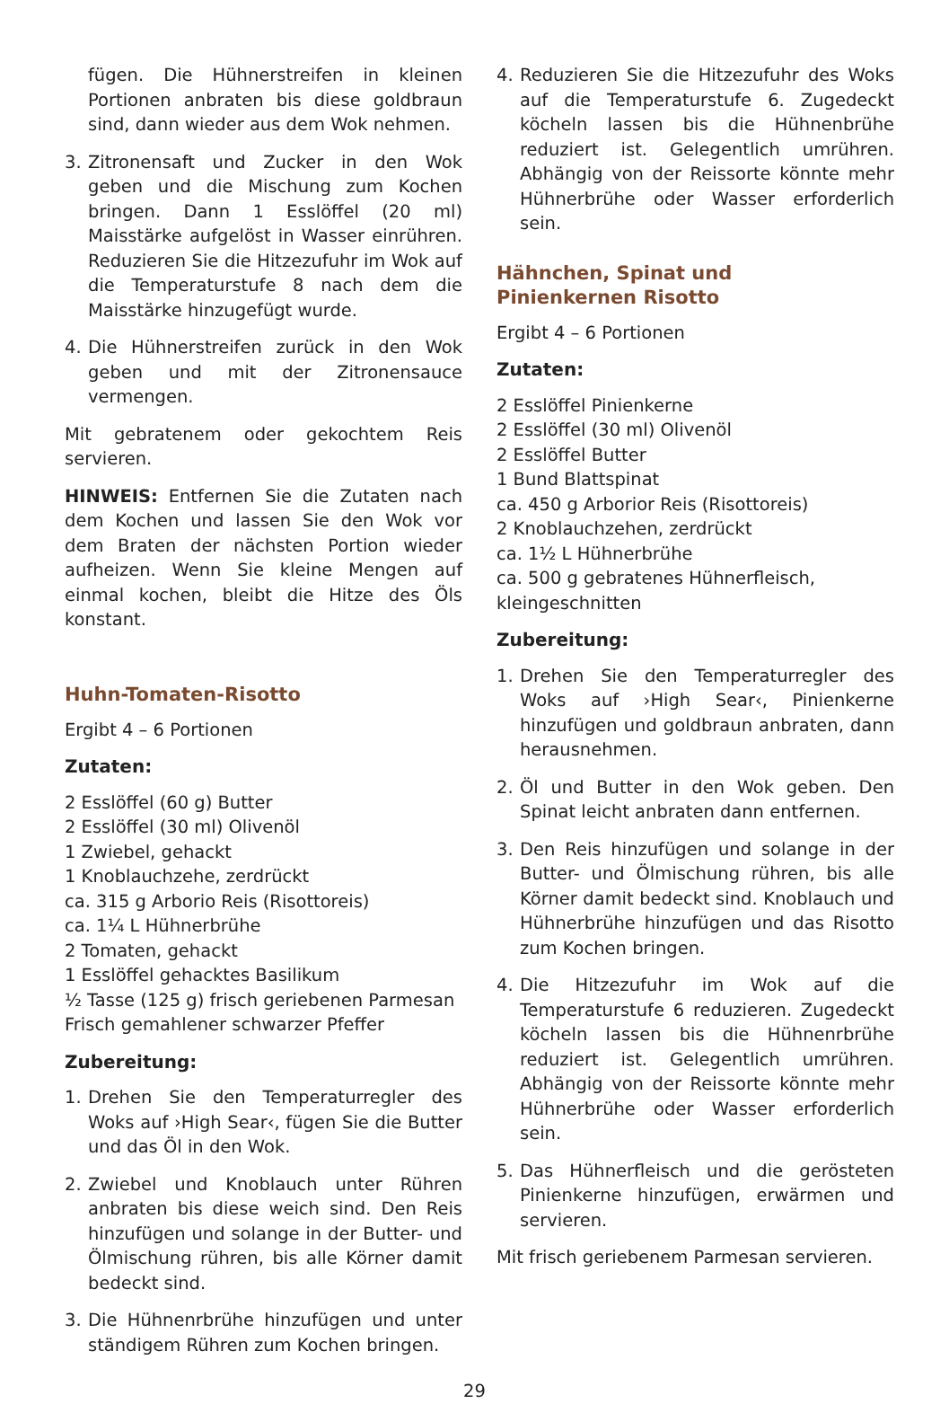fügen. Die Hühnerstreifen in kleinen Portionen anbraten bis diese goldbraun sind, dann wieder aus dem Wok nehmen.
3. Zitronensaft und Zucker in den Wok geben und die Mischung zum Kochen bringen. Dann 1 Esslöffel (20 ml) Maisstärke aufgelöst in Wasser einrühren. Reduzieren Sie die Hitzezufuhr im Wok auf die Temperaturstufe 8 nach dem die Maisstärke hinzugefügt wurde.
4. Die Hühnerstreifen zurück in den Wok geben und mit der Zitronensauce vermengen.
Mit gebratenem oder gekochtem Reis servieren.
HINWEIS: Entfernen Sie die Zutaten nach dem Kochen und lassen Sie den Wok vor dem Braten der nächsten Portion wieder aufheizen. Wenn Sie kleine Mengen auf einmal kochen, bleibt die Hitze des Öls konstant.
Huhn-Tomaten-Risotto
Ergibt 4 – 6 Portionen
Zutaten:
2 Esslöffel (60 g) Butter
2 Esslöffel (30 ml) Olivenöl
1 Zwiebel, gehackt
1 Knoblauchzehe, zerdrückt
ca. 315 g Arborio Reis (Risottoreis)
ca. 1¼ L Hühnerbrühe
2 Tomaten, gehackt
1 Esslöffel gehacktes Basilikum
½ Tasse (125 g) frisch geriebenen Parmesan
Frisch gemahlener schwarzer Pfeffer
Zubereitung:
1. Drehen Sie den Temperaturregler des Woks auf ›High Sear‹, fügen Sie die Butter und das Öl in den Wok.
2. Zwiebel und Knoblauch unter Rühren anbraten bis diese weich sind. Den Reis hinzufügen und solange in der Butter- und Ölmischung rühren, bis alle Körner damit bedeckt sind.
3. Die Hühnenrbrühe hinzufügen und unter ständigem Rühren zum Kochen bringen.
4. Reduzieren Sie die Hitzezufuhr des Woks auf die Temperaturstufe 6. Zugedeckt köcheln lassen bis die Hühnenbrühe reduziert ist. Gelegentlich umrühren. Abhängig von der Reissorte könnte mehr Hühnerbrühe oder Wasser erforderlich sein.
Hähnchen, Spinat und
Pinienkernen Risotto
Ergibt 4 – 6 Portionen
Zutaten:
2 Esslöffel Pinienkerne
2 Esslöffel (30 ml) Olivenöl
2 Esslöffel Butter
1 Bund Blattspinat
ca. 450 g Arborior Reis (Risottoreis)
2 Knoblauchzehen, zerdrückt
ca. 1½ L Hühnerbrühe
ca. 500 g gebratenes Hühnerfleisch, kleingeschnitten
Zubereitung:
1. Drehen Sie den Temperaturregler des Woks auf ›High Sear‹, Pinienkerne hinzufügen und goldbraun anbraten, dann herausnehmen.
2. Öl und Butter in den Wok geben. Den Spinat leicht anbraten dann entfernen.
3. Den Reis hinzufügen und solange in der Butter- und Ölmischung rühren, bis alle Körner damit bedeckt sind. Knoblauch und Hühnerbrühe hinzufügen und das Risotto zum Kochen bringen.
4. Die Hitzezufuhr im Wok auf die Temperaturstufe 6 reduzieren. Zugedeckt köcheln lassen bis die Hühnenrbrühe reduziert ist. Gelegentlich umrühren. Abhängig von der Reissorte könnte mehr Hühnerbrühe oder Wasser erforderlich sein.
5. Das Hühnerfleisch und die gerösteten Pinienkerne hinzufügen, erwärmen und servieren.
Mit frisch geriebenem Parmesan servieren.
29